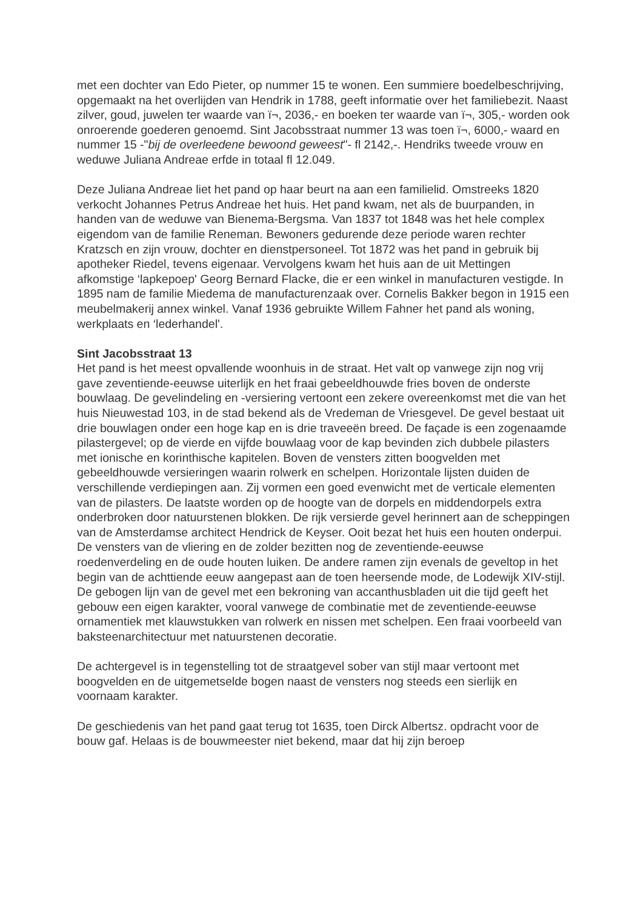met een dochter van Edo Pieter, op nummer 15 te wonen. Een summiere boedelbeschrijving, opgemaakt na het overlijden van Hendrik in 1788, geeft informatie over het familiebezit. Naast zilver, goud, juwelen ter waarde van ï¬, 2036,- en boeken ter waarde van ï¬, 305,- worden ook onroerende goederen genoemd. Sint Jacobsstraat nummer 13 was toen ï¬, 6000,- waard en nummer 15 -"bij de overleedene bewoond geweest"- fl 2142,-. Hendriks tweede vrouw en weduwe Juliana Andreae erfde in totaal fl 12.049.
Deze Juliana Andreae liet het pand op haar beurt na aan een familielid. Omstreeks 1820 verkocht Johannes Petrus Andreae het huis. Het pand kwam, net als de buurpanden, in handen van de weduwe van Bienema-Bergsma. Van 1837 tot 1848 was het hele complex eigendom van de familie Reneman. Bewoners gedurende deze periode waren rechter Kratzsch en zijn vrouw, dochter en dienstpersoneel. Tot 1872 was het pand in gebruik bij apotheker Riedel, tevens eigenaar. Vervolgens kwam het huis aan de uit Mettingen afkomstige ‘lapkepoep' Georg Bernard Flacke, die er een winkel in manufacturen vestigde. In 1895 nam de familie Miedema de manufacturenzaak over. Cornelis Bakker begon in 1915 een meubelmakerij annex winkel. Vanaf 1936 gebruikte Willem Fahner het pand als woning, werkplaats en ‘lederhandel'.
Sint Jacobsstraat 13
Het pand is het meest opvallende woonhuis in de straat. Het valt op vanwege zijn nog vrij gave zeventiende-eeuwse uiterlijk en het fraai gebeeldhouwde fries boven de onderste bouwlaag. De gevelindeling en -versiering vertoont een zekere overeenkomst met die van het huis Nieuwestad 103, in de stad bekend als de Vredeman de Vriesgevel. De gevel bestaat uit drie bouwlagen onder een hoge kap en is drie traveeën breed. De façade is een zogenaamde pilastergevel; op de vierde en vijfde bouwlaag voor de kap bevinden zich dubbele pilasters met ionische en korinthische kapitelen. Boven de vensters zitten boogvelden met gebeeldhouwde versieringen waarin rolwerk en schelpen. Horizontale lijsten duiden de verschillende verdiepingen aan. Zij vormen een goed evenwicht met de verticale elementen van de pilasters. De laatste worden op de hoogte van de dorpels en middendorpels extra onderbroken door natuurstenen blokken. De rijk versierde gevel herinnert aan de scheppingen van de Amsterdamse architect Hendrick de Keyser. Ooit bezat het huis een houten onderpui. De vensters van de vliering en de zolder bezitten nog de zeventiende-eeuwse roedenverdeling en de oude houten luiken. De andere ramen zijn evenals de geveltop in het begin van de achttiende eeuw aangepast aan de toen heersende mode, de Lodewijk XIV-stijl. De gebogen lijn van de gevel met een bekroning van accanthusbladen uit die tijd geeft het gebouw een eigen karakter, vooral vanwege de combinatie met de zeventiende-eeuwse ornamentiek met klauwstukken van rolwerk en nissen met schelpen. Een fraai voorbeeld van baksteenarchitectuur met natuurstenen decoratie.
De achtergevel is in tegenstelling tot de straatgevel sober van stijl maar vertoont met boogvelden en de uitgemetselde bogen naast de vensters nog steeds een sierlijk en voornaam karakter.
De geschiedenis van het pand gaat terug tot 1635, toen Dirck Albertsz. opdracht voor de bouw gaf. Helaas is de bouwmeester niet bekend, maar dat hij zijn beroep